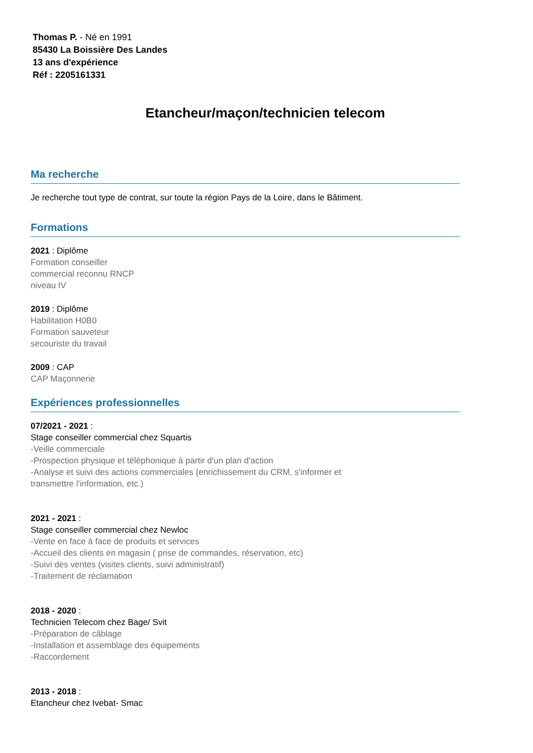Thomas P. - Né en 1991
85430 La Boissière Des Landes
13 ans d'expérience
Réf : 2205161331
Etancheur/maçon/technicien telecom
Ma recherche
Je recherche tout type de contrat, sur toute la région Pays de la Loire, dans le Bâtiment.
Formations
2021 : Diplôme
Formation conseiller
commercial reconnu RNCP
niveau IV
2019 : Diplôme
Habilitation H0B0
Formation sauveteur
secouriste du travail
2009 : CAP
CAP Maçonnerie
Expériences professionnelles
07/2021 - 2021 :
Stage conseiller commercial chez Squartis
-Veille commerciale
-Prospection physique et téléphonique à partir d'un plan d'action
-Analyse et suivi des actions commerciales (enrichissement du CRM, s'informer et
transmettre l'information, etc.)
2021 - 2021 :
Stage conseiller commercial chez Newloc
-Vente en face à face de produits et services
-Accueil des clients en magasin ( prise de commandes, réservation, etc)
-Suivi des ventes (visites clients, suivi administratif)
-Traitement de réclamation
2018 - 2020 :
Technicien Telecom chez Bage/ Svit
-Préparation de câblage
-Installation et assemblage des équipements
-Raccordement
2013 - 2018 :
Etancheur chez Ivebat- Smac